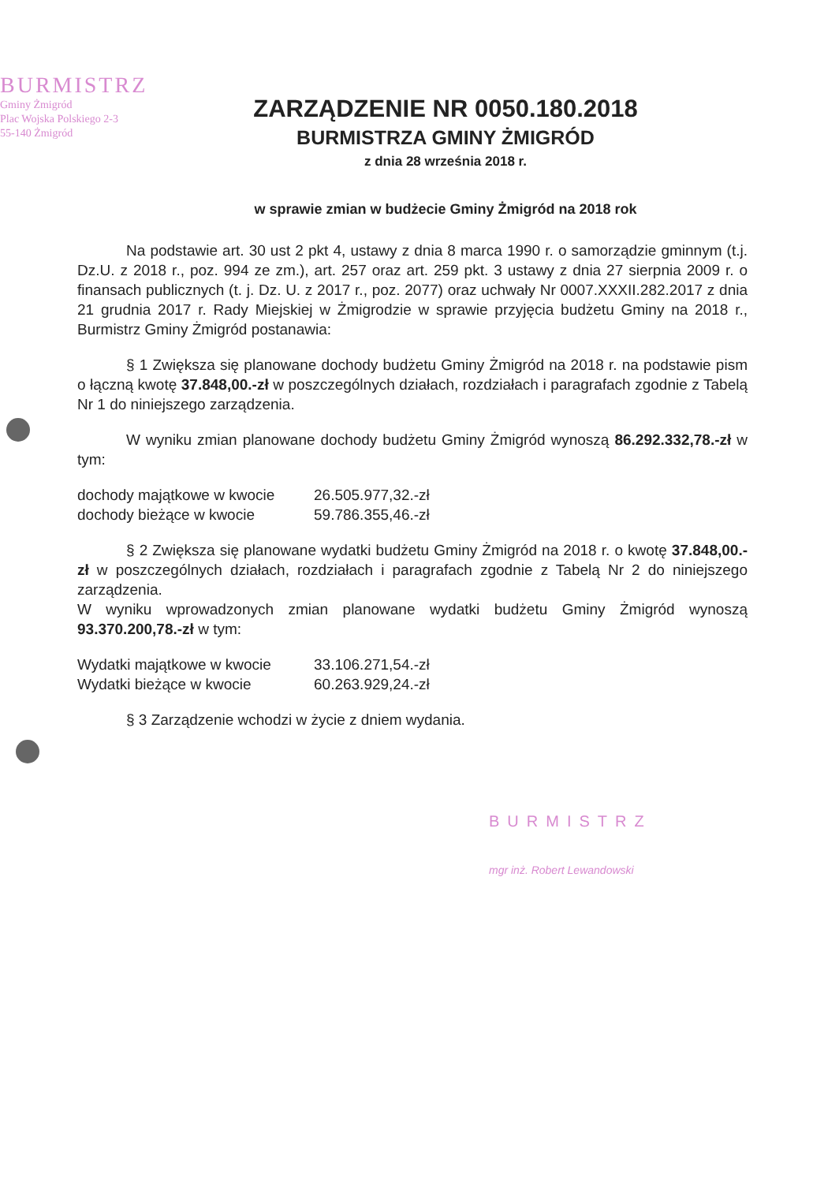BURMISTRZ
Gminy Żmigród
Plac Wojska Polskiego 2-3
55-140 Żmigród
ZARZĄDZENIE NR 0050.180.2018
BURMISTRZA GMINY ŻMIGRÓD
z dnia 28 września 2018 r.
w sprawie zmian w budżecie Gminy Żmigród na 2018 rok
Na podstawie art. 30 ust 2 pkt 4, ustawy z dnia 8 marca 1990 r. o samorządzie gminnym (t.j. Dz.U. z 2018 r., poz. 994 ze zm.), art. 257 oraz art. 259 pkt. 3 ustawy z dnia 27 sierpnia 2009 r. o finansach publicznych (t. j. Dz. U. z 2017 r., poz. 2077) oraz uchwały Nr 0007.XXXII.282.2017 z dnia 21 grudnia 2017 r. Rady Miejskiej w Żmigrodzie w sprawie przyjęcia budżetu Gminy na 2018 r., Burmistrz Gminy Żmigród postanawia:
§ 1 Zwiększa się planowane dochody budżetu Gminy Żmigród na 2018 r. na podstawie pism o łączną kwotę 37.848,00.-zł w poszczególnych działach, rozdziałach i paragrafach zgodnie z Tabelą Nr 1 do niniejszego zarządzenia.
W wyniku zmian planowane dochody budżetu Gminy Żmigród wynoszą 86.292.332,78.-zł w tym:
dochody majątkowe w kwocie 26.505.977,32.-zł
dochody bieżące w kwocie 59.786.355,46.-zł
§ 2 Zwiększa się planowane wydatki budżetu Gminy Żmigród na 2018 r. o kwotę 37.848,00.-zł w poszczególnych działach, rozdziałach i paragrafach zgodnie z Tabelą Nr 2 do niniejszego zarządzenia.
W wyniku wprowadzonych zmian planowane wydatki budżetu Gminy Żmigród wynoszą 93.370.200,78.-zł w tym:
Wydatki majątkowe w kwocie 33.106.271,54.-zł
Wydatki bieżące w kwocie 60.263.929,24.-zł
§ 3 Zarządzenie wchodzi w życie z dniem wydania.
BURMISTRZ
mgr inż. Robert Lewandowski